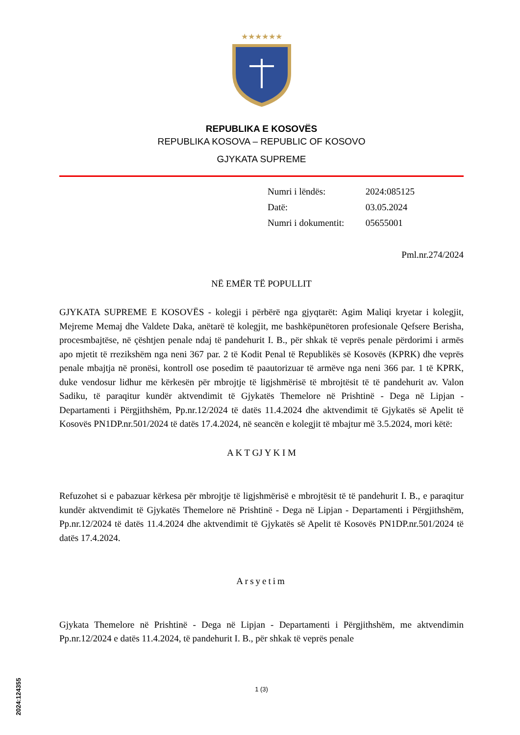★★★★★★
REPUBLIKA E KOSOVËS
REPUBLIKA KOSOVA – REPUBLIC OF KOSOVO
GJYKATA SUPREME
| Numri i lëndës: | 2024:085125 |
| Datë: | 03.05.2024 |
| Numri i dokumentit: | 05655001 |
Pml.nr.274/2024
NË EMËR TË POPULLIT
GJYKATA SUPREME E KOSOVËS - kolegji i përbërë nga gjyqtarët: Agim Maliqi kryetar i kolegjit, Mejreme Memaj dhe Valdete Daka, anëtarë të kolegjit, me bashkëpunëtoren profesionale Qefsere Berisha, procesmbajtëse, në çështjen penale ndaj të pandehurit I. B., për shkak të veprës penale përdorimi i armës apo mjetit të rrezikshëm nga neni 367 par. 2 të Kodit Penal të Republikës së Kosovës (KPRK) dhe veprës penale mbajtja në pronësi, kontroll ose posedim të paautorizuar të armëve nga neni 366 par. 1 të KPRK, duke vendosur lidhur me kërkesën për mbrojtje të ligjshmërisë të mbrojtësit të të pandehurit av. Valon Sadiku, të paraqitur kundër aktvendimit të Gjykatës Themelore në Prishtinë - Dega në Lipjan - Departamenti i Përgjithshëm, Pp.nr.12/2024 të datës 11.4.2024 dhe aktvendimit të Gjykatës së Apelit të Kosovës PN1DP.nr.501/2024 të datës 17.4.2024, në seancën e kolegjit të mbajtur më 3.5.2024, mori këtë:
A K T GJ Y K I M
Refuzohet si e pabazuar kërkesa për mbrojtje të ligjshmërisë e mbrojtësit të të pandehurit I. B., e paraqitur kundër aktvendimit të Gjykatës Themelore në Prishtinë - Dega në Lipjan - Departamenti i Përgjithshëm, Pp.nr.12/2024 të datës 11.4.2024 dhe aktvendimit të Gjykatës së Apelit të Kosovës PN1DP.nr.501/2024 të datës 17.4.2024.
Arsyetim
Gjykata Themelore në Prishtinë - Dega në Lipjan - Departamenti i Përgjithshëm, me aktvendimin Pp.nr.12/2024 e datës 11.4.2024, të pandehurit I. B., për shkak të veprës penale
1 (3)
2024:124355